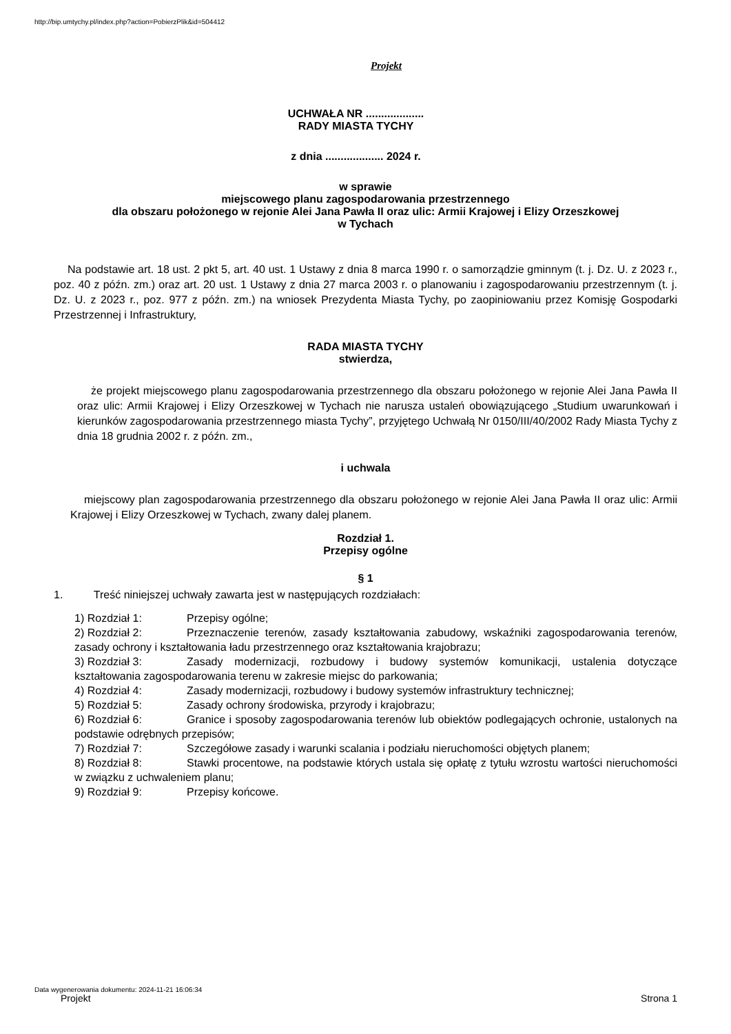http://bip.umtychy.pl/index.php?action=PobierzPlik&id=504412
Projekt
UCHWAŁA NR ...................
RADY MIASTA TYCHY
z dnia ................... 2024 r.
w sprawie
miejscowego planu zagospodarowania przestrzennego
dla obszaru położonego w rejonie Alei Jana Pawła II oraz ulic: Armii Krajowej i Elizy Orzeszkowej
w Tychach
Na podstawie art. 18 ust. 2 pkt 5, art. 40 ust. 1 Ustawy z dnia 8 marca 1990 r. o samorządzie gminnym (t. j. Dz. U. z 2023 r., poz. 40 z późn. zm.) oraz art. 20 ust. 1 Ustawy z dnia 27 marca 2003 r. o planowaniu i zagospodarowaniu przestrzennym (t. j. Dz. U. z 2023 r., poz. 977 z późn. zm.) na wniosek Prezydenta Miasta Tychy, po zaopiniowaniu przez Komisję Gospodarki Przestrzennej i Infrastruktury,
RADA MIASTA TYCHY
stwierdza,
że projekt miejscowego planu zagospodarowania przestrzennego dla obszaru położonego w rejonie Alei Jana Pawła II oraz ulic: Armii Krajowej i Elizy Orzeszkowej w Tychach nie narusza ustaleń obowiązującego „Studium uwarunkowań i kierunków zagospodarowania przestrzennego miasta Tychy”, przyjętego Uchwałą Nr 0150/III/40/2002 Rady Miasta Tychy z dnia 18 grudnia 2002 r. z późn. zm.,
i uchwala
miejscowy plan zagospodarowania przestrzennego dla obszaru położonego w rejonie Alei Jana Pawła II oraz ulic: Armii Krajowej i Elizy Orzeszkowej w Tychach, zwany dalej planem.
Rozdział 1.
Przepisy ogólne
§ 1
1. Treść niniejszej uchwały zawarta jest w następujących rozdziałach:
1) Rozdział 1: Przepisy ogólne;
2) Rozdział 2: Przeznaczenie terenów, zasady kształtowania zabudowy, wskaźniki zagospodarowania terenów, zasady ochrony i kształtowania ładu przestrzennego oraz kształtowania krajobrazu;
3) Rozdział 3: Zasady modernizacji, rozbudowy i budowy systemów komunikacji, ustalenia dotyczące kształtowania zagospodarowania terenu w zakresie miejsc do parkowania;
4) Rozdział 4: Zasady modernizacji, rozbudowy i budowy systemów infrastruktury technicznej;
5) Rozdział 5: Zasady ochrony środowiska, przyrody i krajobrazu;
6) Rozdział 6: Granice i sposoby zagospodarowania terenów lub obiektów podlegających ochronie, ustalonych na podstawie odrębnych przepisów;
7) Rozdział 7: Szczegółowe zasady i warunki scalania i podziału nieruchomości objętych planem;
8) Rozdział 8: Stawki procentowe, na podstawie których ustala się opłatę z tytułu wzrostu wartości nieruchomości w związku z uchwaleniem planu;
9) Rozdział 9: Przepisy końcowe.
Data wygenerowania dokumentu: 2024-11-21 16:06:34
Projekt Strona 1